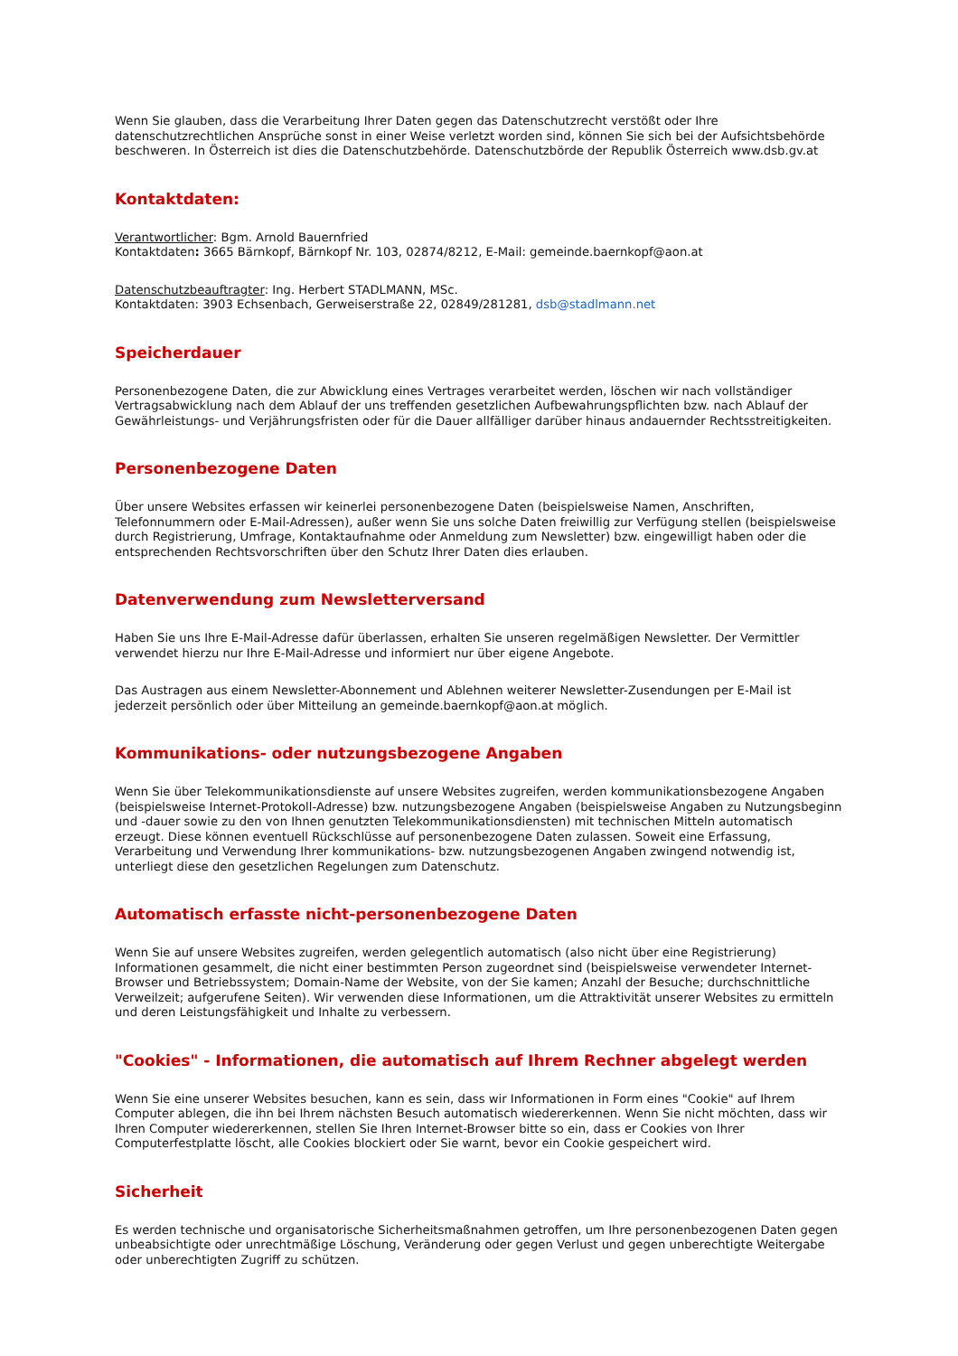Wenn Sie glauben, dass die Verarbeitung Ihrer Daten gegen das Datenschutzrecht verstößt oder Ihre datenschutzrechtlichen Ansprüche sonst in einer Weise verletzt worden sind, können Sie sich bei der Aufsichtsbehörde beschweren. In Österreich ist dies die Datenschutzbehörde. Datenschutzbörde der Republik Österreich www.dsb.gv.at
Kontaktdaten:
Verantwortlicher: Bgm. Arnold Bauernfried
Kontaktdaten: 3665 Bärnkopf, Bärnkopf Nr. 103, 02874/8212, E-Mail: gemeinde.baernkopf@aon.at
Datenschutzbeauftragter: Ing. Herbert STADLMANN, MSc.
Kontaktdaten: 3903 Echsenbach, Gerweiserstraße 22, 02849/281281, dsb@stadlmann.net
Speicherdauer
Personenbezogene Daten, die zur Abwicklung eines Vertrages verarbeitet werden, löschen wir nach vollständiger Vertragsabwicklung nach dem Ablauf der uns treffenden gesetzlichen Aufbewahrungspflichten bzw. nach Ablauf der Gewährleistungs- und Verjährungsfristen oder für die Dauer allfälliger darüber hinaus andauernder Rechtsstreitigkeiten.
Personenbezogene Daten
Über unsere Websites erfassen wir keinerlei personenbezogene Daten (beispielsweise Namen, Anschriften, Telefonnummern oder E-Mail-Adressen), außer wenn Sie uns solche Daten freiwillig zur Verfügung stellen (beispielsweise durch Registrierung, Umfrage, Kontaktaufnahme oder Anmeldung zum Newsletter) bzw. eingewilligt haben oder die entsprechenden Rechtsvorschriften über den Schutz Ihrer Daten dies erlauben.
Datenverwendung zum Newsletterversand
Haben Sie uns Ihre E-Mail-Adresse dafür überlassen, erhalten Sie unseren regelmäßigen Newsletter. Der Vermittler verwendet hierzu nur Ihre E-Mail-Adresse und informiert nur über eigene Angebote.
Das Austragen aus einem Newsletter-Abonnement und Ablehnen weiterer Newsletter-Zusendungen per E-Mail ist jederzeit persönlich oder über Mitteilung an gemeinde.baernkopf@aon.at möglich.
Kommunikations- oder nutzungsbezogene Angaben
Wenn Sie über Telekommunikationsdienste auf unsere Websites zugreifen, werden kommunikationsbezogene Angaben (beispielsweise Internet-Protokoll-Adresse) bzw. nutzungsbezogene Angaben (beispielsweise Angaben zu Nutzungsbeginn und -dauer sowie zu den von Ihnen genutzten Telekommunikationsdiensten) mit technischen Mitteln automatisch erzeugt. Diese können eventuell Rückschlüsse auf personenbezogene Daten zulassen. Soweit eine Erfassung, Verarbeitung und Verwendung Ihrer kommunikations- bzw. nutzungsbezogenen Angaben zwingend notwendig ist, unterliegt diese den gesetzlichen Regelungen zum Datenschutz.
Automatisch erfasste nicht-personenbezogene Daten
Wenn Sie auf unsere Websites zugreifen, werden gelegentlich automatisch (also nicht über eine Registrierung) Informationen gesammelt, die nicht einer bestimmten Person zugeordnet sind (beispielsweise verwendeter Internet-Browser und Betriebssystem; Domain-Name der Website, von der Sie kamen; Anzahl der Besuche; durchschnittliche Verweilzeit; aufgerufene Seiten). Wir verwenden diese Informationen, um die Attraktivität unserer Websites zu ermitteln und deren Leistungsfähigkeit und Inhalte zu verbessern.
"Cookies" - Informationen, die automatisch auf Ihrem Rechner abgelegt werden
Wenn Sie eine unserer Websites besuchen, kann es sein, dass wir Informationen in Form eines "Cookie" auf Ihrem Computer ablegen, die ihn bei Ihrem nächsten Besuch automatisch wiedererkennen. Wenn Sie nicht möchten, dass wir Ihren Computer wiedererkennen, stellen Sie Ihren Internet-Browser bitte so ein, dass er Cookies von Ihrer Computerfestplatte löscht, alle Cookies blockiert oder Sie warnt, bevor ein Cookie gespeichert wird.
Sicherheit
Es werden technische und organisatorische Sicherheitsmaßnahmen getroffen, um Ihre personenbezogenen Daten gegen unbeabsichtigte oder unrechtmäßige Löschung, Veränderung oder gegen Verlust und gegen unberechtigte Weitergabe oder unberechtigten Zugriff zu schützen.